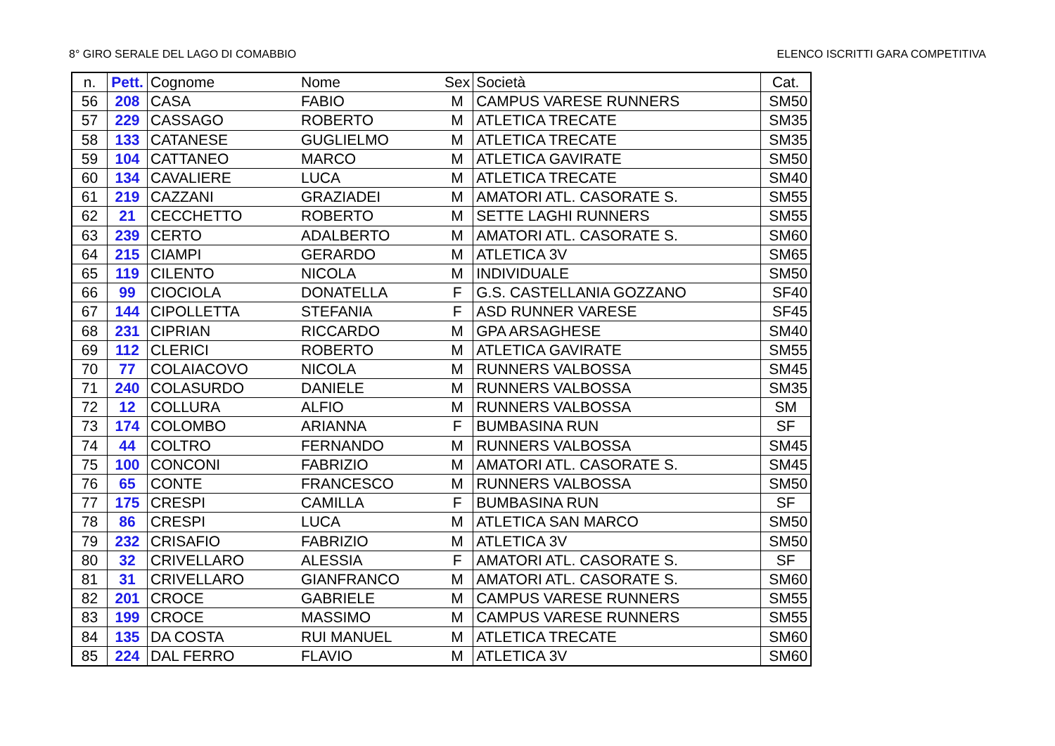8° GIRO SERALE DEL LAGO DI COMABBIO ELENCO ISCRITTI GARA COMPETITIVA
| n. | Pett. | Cognome | Nome | Sex | Società | Cat. |
| --- | --- | --- | --- | --- | --- | --- |
| 56 | 208 | CASA | FABIO | M | CAMPUS VARESE RUNNERS | SM50 |
| 57 | 229 | CASSAGO | ROBERTO | M | ATLETICA TRECATE | SM35 |
| 58 | 133 | CATANESE | GUGLIELMO | M | ATLETICA TRECATE | SM35 |
| 59 | 104 | CATTANEO | MARCO | M | ATLETICA GAVIRATE | SM50 |
| 60 | 134 | CAVALIERE | LUCA | M | ATLETICA TRECATE | SM40 |
| 61 | 219 | CAZZANI | GRAZIADEI | M | AMATORI ATL. CASORATE S. | SM55 |
| 62 | 21 | CECCHETTO | ROBERTO | M | SETTE LAGHI RUNNERS | SM55 |
| 63 | 239 | CERTO | ADALBERTO | M | AMATORI ATL. CASORATE S. | SM60 |
| 64 | 215 | CIAMPI | GERARDO | M | ATLETICA 3V | SM65 |
| 65 | 119 | CILENTO | NICOLA | M | INDIVIDUALE | SM50 |
| 66 | 99 | CIOCIOLA | DONATELLA | F | G.S. CASTELLANIA GOZZANO | SF40 |
| 67 | 144 | CIPOLLETTA | STEFANIA | F | ASD RUNNER VARESE | SF45 |
| 68 | 231 | CIPRIAN | RICCARDO | M | GPA ARSAGHESE | SM40 |
| 69 | 112 | CLERICI | ROBERTO | M | ATLETICA GAVIRATE | SM55 |
| 70 | 77 | COLAIACOVO | NICOLA | M | RUNNERS VALBOSSA | SM45 |
| 71 | 240 | COLASURDO | DANIELE | M | RUNNERS VALBOSSA | SM35 |
| 72 | 12 | COLLURA | ALFIO | M | RUNNERS VALBOSSA | SM |
| 73 | 174 | COLOMBO | ARIANNA | F | BUMBASINA RUN | SF |
| 74 | 44 | COLTRO | FERNANDO | M | RUNNERS VALBOSSA | SM45 |
| 75 | 100 | CONCONI | FABRIZIO | M | AMATORI ATL. CASORATE S. | SM45 |
| 76 | 65 | CONTE | FRANCESCO | M | RUNNERS VALBOSSA | SM50 |
| 77 | 175 | CRESPI | CAMILLA | F | BUMBASINA RUN | SF |
| 78 | 86 | CRESPI | LUCA | M | ATLETICA SAN MARCO | SM50 |
| 79 | 232 | CRISAFIO | FABRIZIO | M | ATLETICA 3V | SM50 |
| 80 | 32 | CRIVELLARO | ALESSIA | F | AMATORI ATL. CASORATE S. | SF |
| 81 | 31 | CRIVELLARO | GIANFRANCO | M | AMATORI ATL. CASORATE S. | SM60 |
| 82 | 201 | CROCE | GABRIELE | M | CAMPUS VARESE RUNNERS | SM55 |
| 83 | 199 | CROCE | MASSIMO | M | CAMPUS VARESE RUNNERS | SM55 |
| 84 | 135 | DA COSTA | RUI MANUEL | M | ATLETICA TRECATE | SM60 |
| 85 | 224 | DAL FERRO | FLAVIO | M | ATLETICA 3V | SM60 |